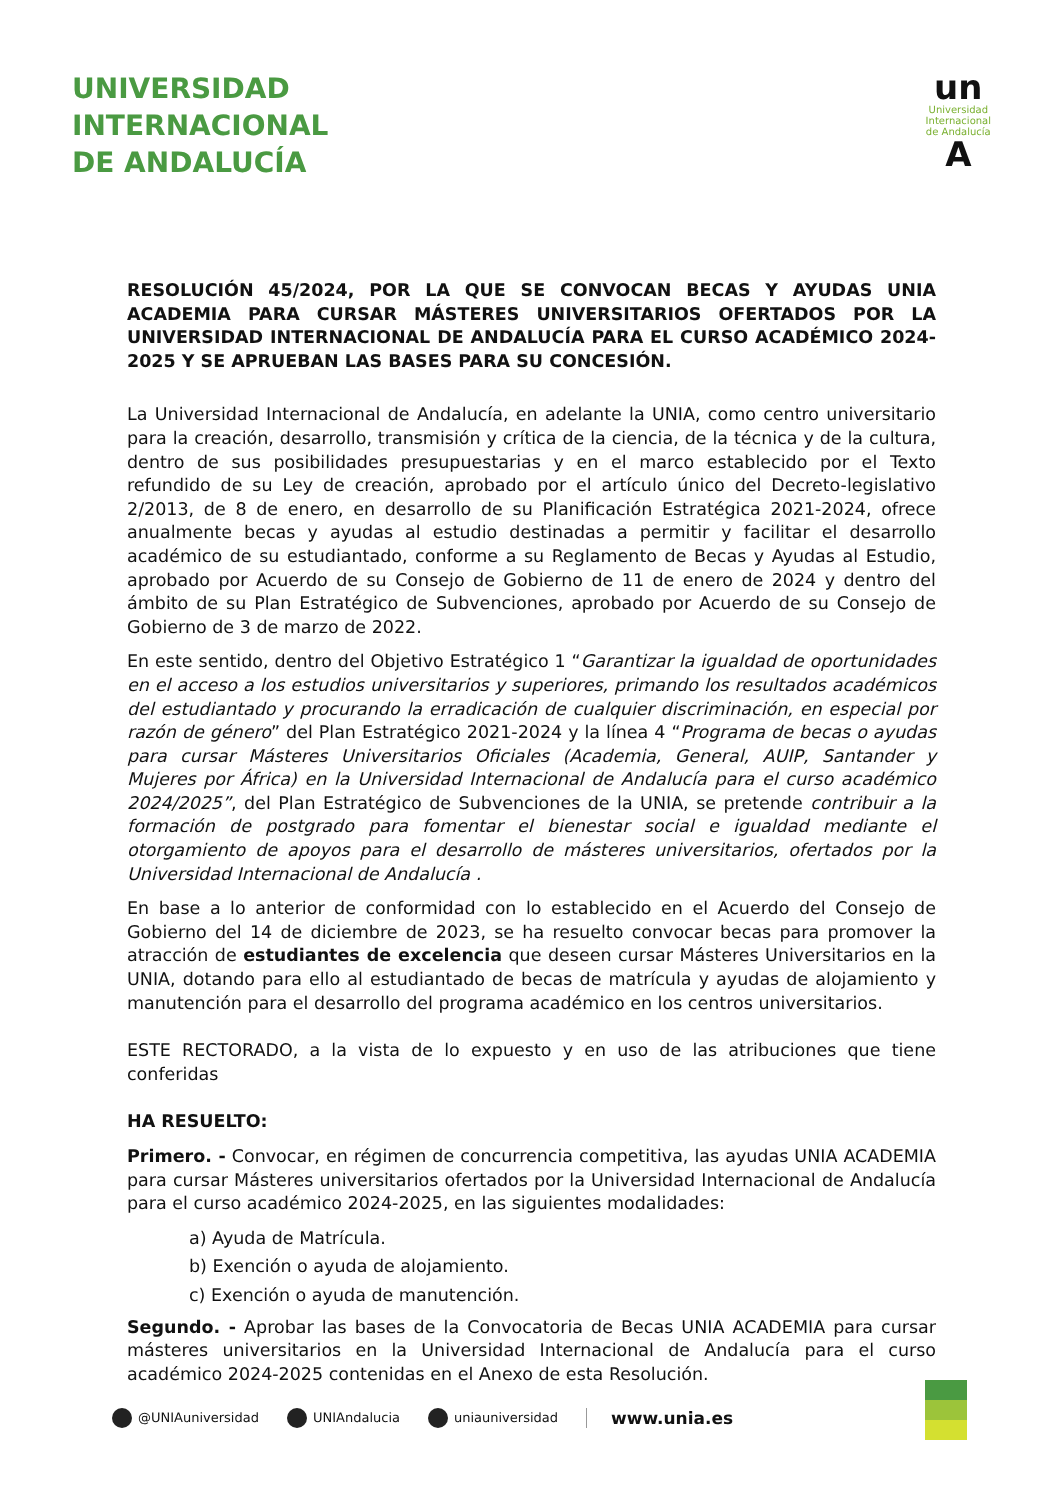UNIVERSIDAD
INTERNACIONAL
DE ANDALUCÍA
un
Universidad
Internacional
de Andalucía
A
RESOLUCIÓN 45/2024, POR LA QUE SE CONVOCAN BECAS Y AYUDAS UNIA ACADEMIA PARA CURSAR MÁSTERES UNIVERSITARIOS OFERTADOS POR LA UNIVERSIDAD INTERNACIONAL DE ANDALUCÍA PARA EL CURSO ACADÉMICO 2024-2025 Y SE APRUEBAN LAS BASES PARA SU CONCESIÓN.
La Universidad Internacional de Andalucía, en adelante la UNIA, como centro universitario para la creación, desarrollo, transmisión y crítica de la ciencia, de la técnica y de la cultura, dentro de sus posibilidades presupuestarias y en el marco establecido por el Texto refundido de su Ley de creación, aprobado por el artículo único del Decreto-legislativo 2/2013, de 8 de enero, en desarrollo de su Planificación Estratégica 2021-2024, ofrece anualmente becas y ayudas al estudio destinadas a permitir y facilitar el desarrollo académico de su estudiantado, conforme a su Reglamento de Becas y Ayudas al Estudio, aprobado por Acuerdo de su Consejo de Gobierno de 11 de enero de 2024 y dentro del ámbito de su Plan Estratégico de Subvenciones, aprobado por Acuerdo de su Consejo de Gobierno de 3 de marzo de 2022.
En este sentido, dentro del Objetivo Estratégico 1 “Garantizar la igualdad de oportunidades en el acceso a los estudios universitarios y superiores, primando los resultados académicos del estudiantado y procurando la erradicación de cualquier discriminación, en especial por razón de género” del Plan Estratégico 2021-2024 y la línea 4 “Programa de becas o ayudas para cursar Másteres Universitarios Oficiales (Academia, General, AUIP, Santander y Mujeres por África) en la Universidad Internacional de Andalucía para el curso académico 2024/2025”, del Plan Estratégico de Subvenciones de la UNIA, se pretende contribuir a la formación de postgrado para fomentar el bienestar social e igualdad mediante el otorgamiento de apoyos para el desarrollo de másteres universitarios, ofertados por la Universidad Internacional de Andalucía .
En base a lo anterior de conformidad con lo establecido en el Acuerdo del Consejo de Gobierno del 14 de diciembre de 2023, se ha resuelto convocar becas para promover la atracción de estudiantes de excelencia que deseen cursar Másteres Universitarios en la UNIA, dotando para ello al estudiantado de becas de matrícula y ayudas de alojamiento y manutención para el desarrollo del programa académico en los centros universitarios.
ESTE RECTORADO, a la vista de lo expuesto y en uso de las atribuciones que tiene conferidas
HA RESUELTO:
Primero. - Convocar, en régimen de concurrencia competitiva, las ayudas UNIA ACADEMIA para cursar Másteres universitarios ofertados por la Universidad Internacional de Andalucía para el curso académico 2024-2025, en las siguientes modalidades:
a) Ayuda de Matrícula.
b) Exención o ayuda de alojamiento.
c) Exención o ayuda de manutención.
Segundo. - Aprobar las bases de la Convocatoria de Becas UNIA ACADEMIA para cursar másteres universitarios en la Universidad Internacional de Andalucía para el curso académico 2024-2025 contenidas en el Anexo de esta Resolución.
@UNIAuniversidad UNIAndalucia uniauniversidad www.unia.es